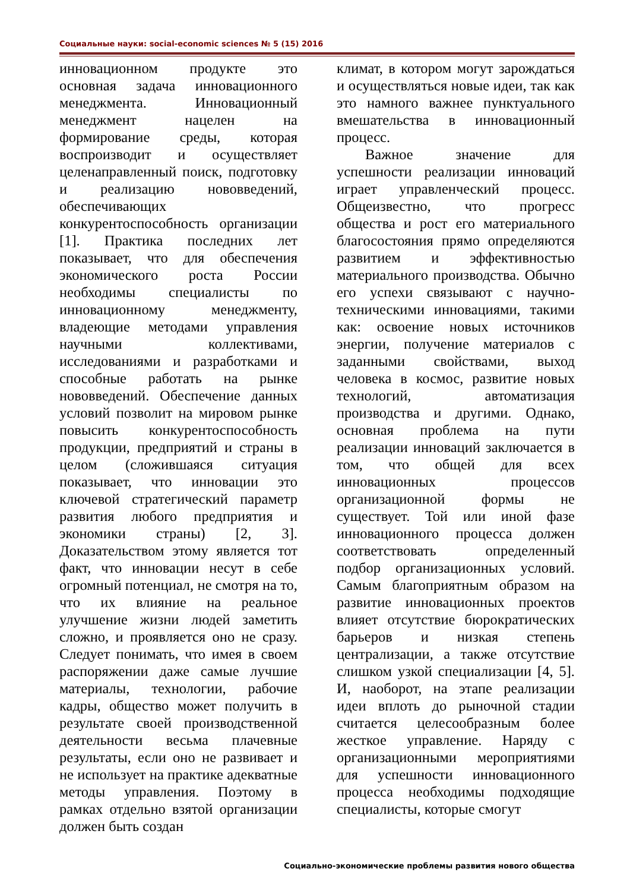Социальные науки: social-economic sciences № 5 (15) 2016
инновационном продукте это основная задача инновационного менеджмента. Инновационный менеджмент нацелен на формирование среды, которая воспроизводит и осуществляет целенаправленный поиск, подготовку и реализацию нововведений, обеспечивающих конкурентоспособность организации [1]. Практика последних лет показывает, что для обеспечения экономического роста России необходимы специалисты по инновационному менеджменту, владеющие методами управления научными коллективами, исследованиями и разработками и способные работать на рынке нововведений. Обеспечение данных условий позволит на мировом рынке повысить конкурентоспособность продукции, предприятий и страны в целом (сложившаяся ситуация показывает, что инновации это ключевой стратегический параметр развития любого предприятия и экономики страны) [2, 3]. Доказательством этому является тот факт, что инновации несут в себе огромный потенциал, не смотря на то, что их влияние на реальное улучшение жизни людей заметить сложно, и проявляется оно не сразу. Следует понимать, что имея в своем распоряжении даже самые лучшие материалы, технологии, рабочие кадры, общество может получить в результате своей производственной деятельности весьма плачевные результаты, если оно не развивает и не использует на практике адекватные методы управления. Поэтому в рамках отдельно взятой организации должен быть создан
климат, в котором могут зарождаться и осуществляться новые идеи, так как это намного важнее пунктуального вмешательства в инновационный процесс.
Важное значение для успешности реализации инноваций играет управленческий процесс. Общеизвестно, что прогресс общества и рост его материального благосостояния прямо определяются развитием и эффективностью материального производства. Обычно его успехи связывают с научно-техническими инновациями, такими как: освоение новых источников энергии, получение материалов с заданными свойствами, выход человека в космос, развитие новых технологий, автоматизация производства и другими. Однако, основная проблема на пути реализации инноваций заключается в том, что общей для всех инновационных процессов организационной формы не существует. Той или иной фазе инновационного процесса должен соответствовать определенный подбор организационных условий. Самым благоприятным образом на развитие инновационных проектов влияет отсутствие бюрократических барьеров и низкая степень централизации, а также отсутствие слишком узкой специализации [4, 5]. И, наоборот, на этапе реализации идеи вплоть до рыночной стадии считается целесообразным более жесткое управление. Наряду с организационными мероприятиями для успешности инновационного процесса необходимы подходящие специалисты, которые смогут
Социально-экономические проблемы развития нового общества